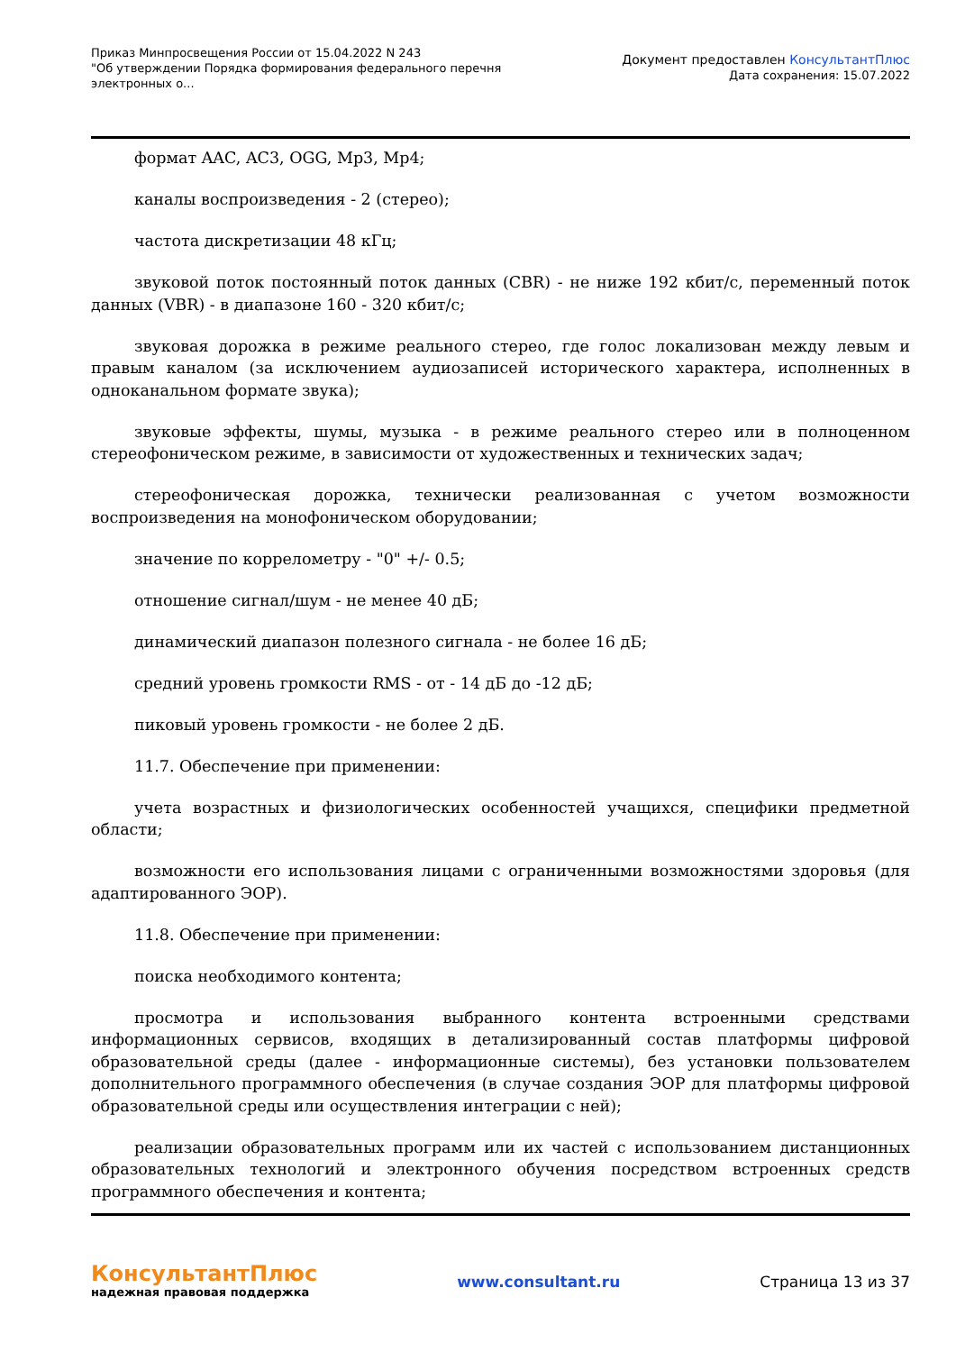Приказ Минпросвещения России от 15.04.2022 N 243
"Об утверждении Порядка формирования федерального перечня электронных о...
Документ предоставлен КонсультантПлюс
Дата сохранения: 15.07.2022
формат AAC, AC3, OGG, Mp3, Mp4;
каналы воспроизведения - 2 (стерео);
частота дискретизации 48 кГц;
звуковой поток постоянный поток данных (CBR) - не ниже 192 кбит/с, переменный поток данных (VBR) - в диапазоне 160 - 320 кбит/с;
звуковая дорожка в режиме реального стерео, где голос локализован между левым и правым каналом (за исключением аудиозаписей исторического характера, исполненных в одноканальном формате звука);
звуковые эффекты, шумы, музыка - в режиме реального стерео или в полноценном стереофоническом режиме, в зависимости от художественных и технических задач;
стереофоническая дорожка, технически реализованная с учетом возможности воспроизведения на монофоническом оборудовании;
значение по коррелометру - "0" +/- 0.5;
отношение сигнал/шум - не менее 40 дБ;
динамический диапазон полезного сигнала - не более 16 дБ;
средний уровень громкости RMS - от - 14 дБ до -12 дБ;
пиковый уровень громкости - не более 2 дБ.
11.7. Обеспечение при применении:
учета возрастных и физиологических особенностей учащихся, специфики предметной области;
возможности его использования лицами с ограниченными возможностями здоровья (для адаптированного ЭОР).
11.8. Обеспечение при применении:
поиска необходимого контента;
просмотра и использования выбранного контента встроенными средствами информационных сервисов, входящих в детализированный состав платформы цифровой образовательной среды (далее - информационные системы), без установки пользователем дополнительного программного обеспечения (в случае создания ЭОР для платформы цифровой образовательной среды или осуществления интеграции с ней);
реализации образовательных программ или их частей с использованием дистанционных образовательных технологий и электронного обучения посредством встроенных средств программного обеспечения и контента;
КонсультантПлюс
надежная правовая поддержка
www.consultant.ru Страница 13 из 37